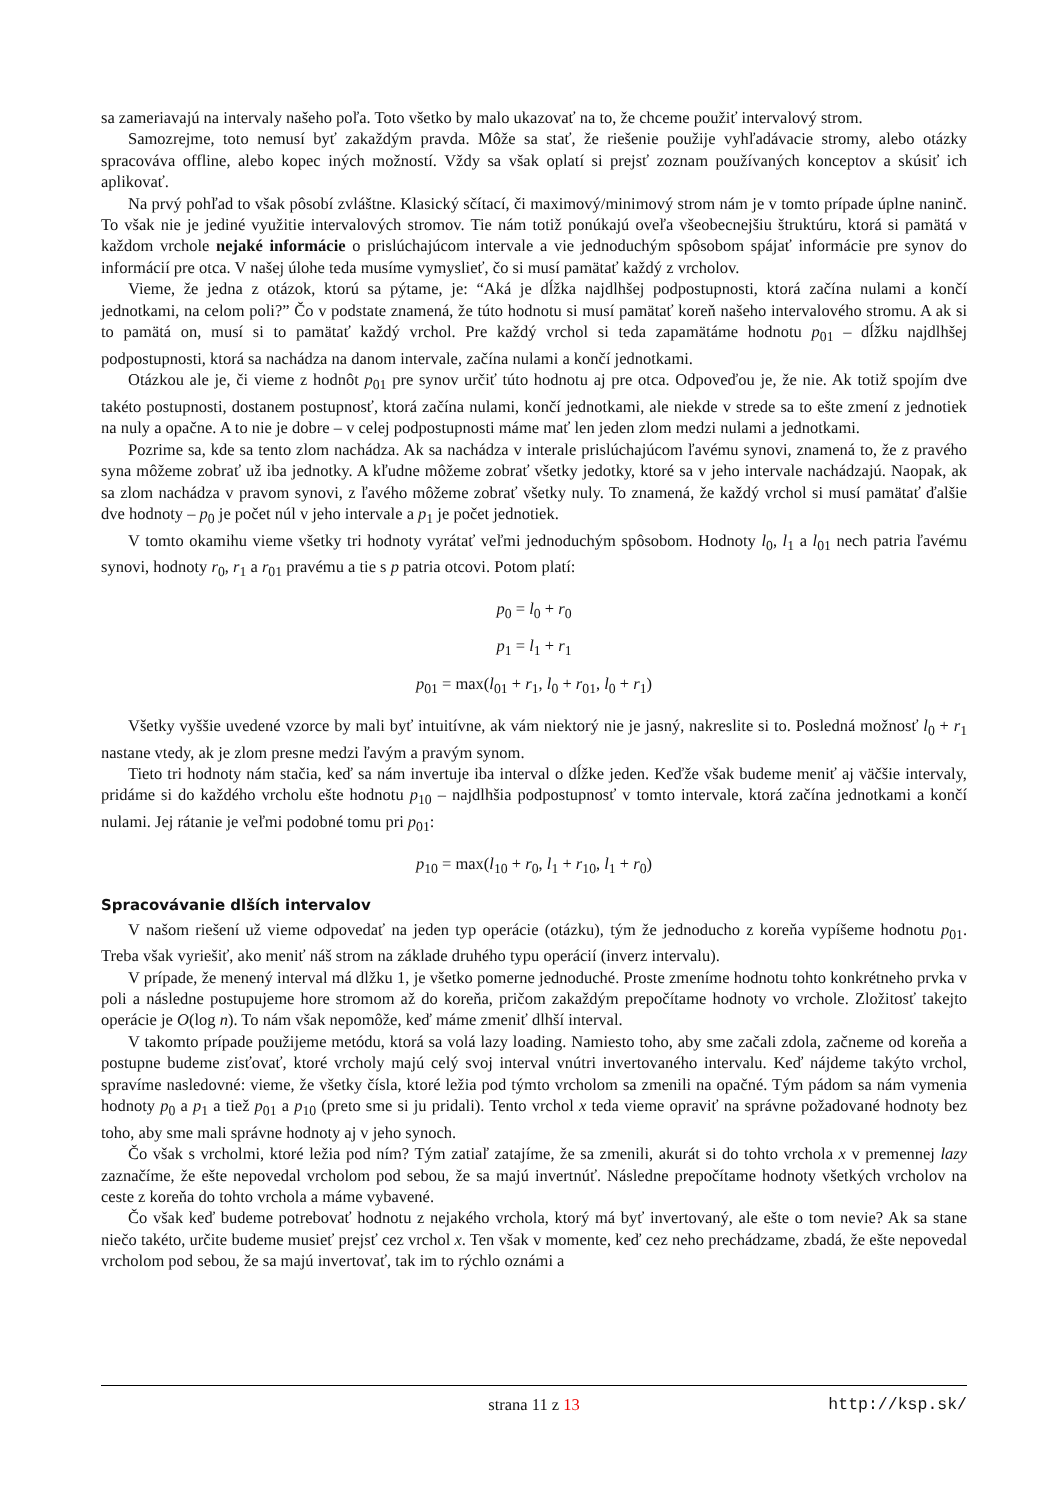sa zameriavajú na intervaly našeho poľa. Toto všetko by malo ukazovať na to, že chceme použiť intervalový strom.
Samozrejme, toto nemusí byť zakaždým pravda. Môže sa stať, že riešenie použije vyhľadávacie stromy, alebo otázky spracováva offline, alebo kopec iných možností. Vždy sa však oplatí si prejsť zoznam používaných konceptov a skúsiť ich aplikovať.
Na prvý pohľad to však pôsobí zvláštne. Klasický sčítací, či maximový/minimový strom nám je v tomto prípade úplne naninč. To však nie je jediné využitie intervalových stromov. Tie nám totiž ponúkajú oveľa všeobecnejšiu štruktúru, ktorá si pamätá v každom vrchole nejaké informácie o prislúchajúcom intervale a vie jednoduchým spôsobom spájať informácie pre synov do informácií pre otca. V našej úlohe teda musíme vymyslieť, čo si musí pamätať každý z vrcholov.
Vieme, že jedna z otázok, ktorú sa pýtame, je: “Aká je dĺžka najdlhšej podpostupnosti, ktorá začína nulami a končí jednotkami, na celom poli?” Čo v podstate znamená, že túto hodnotu si musí pamätať koreň našeho intervalového stromu. A ak si to pamätá on, musí si to pamätať každý vrchol. Pre každý vrchol si teda zapamätáme hodnotu p<sub>01</sub> – dĺžku najdlhšej podpostupnosti, ktorá sa nachádza na danom intervale, začína nulami a končí jednotkami.
Otázkou ale je, či vieme z hodnôt p<sub>01</sub> pre synov určiť túto hodnotu aj pre otca. Odpoveďou je, že nie. Ak totiž spojím dve takéto postupnosti, dostanem postupnosť, ktorá začína nulami, končí jednotkami, ale niekde v strede sa to ešte zmení z jednotiek na nuly a opačne. A to nie je dobre – v celej podpostupnosti máme mať len jeden zlom medzi nulami a jednotkami.
Pozrime sa, kde sa tento zlom nachádza. Ak sa nachádza v interale prislúchajúcom ľavému synovi, znamená to, že z pravého syna môžeme zobrať už iba jednotky. A kľudne môžeme zobrať všetky jedotky, ktoré sa v jeho intervale nachádzajú. Naopak, ak sa zlom nachádza v pravom synovi, z ľavého môžeme zobrať všetky nuly. To znamená, že každý vrchol si musí pamätať ďalšie dve hodnoty – p<sub>0</sub> je počet núl v jeho intervale a p<sub>1</sub> je počet jednotiek.
V tomto okamihu vieme všetky tri hodnoty vyrátať veľmi jednoduchým spôsobom. Hodnoty l<sub>0</sub>, l<sub>1</sub> a l<sub>01</sub> nech patria ľavému synovi, hodnoty r<sub>0</sub>, r<sub>1</sub> a r<sub>01</sub> pravému a tie s p patria otcovi. Potom platí:
p<sub>0</sub> = l<sub>0</sub> + r<sub>0</sub>
p<sub>1</sub> = l<sub>1</sub> + r<sub>1</sub>
p<sub>01</sub> = max(l<sub>01</sub> + r<sub>1</sub>, l<sub>0</sub> + r<sub>01</sub>, l<sub>0</sub> + r<sub>1</sub>)
Všetky vyššie uvedené vzorce by mali byť intuitívne, ak vám niektorý nie je jasný, nakreslite si to. Posledná možnosť l<sub>0</sub> + r<sub>1</sub> nastane vtedy, ak je zlom presne medzi ľavým a pravým synom.
Tieto tri hodnoty nám stačia, keď sa nám invertuje iba interval o dĺžke jeden. Keďže však budeme meniť aj väčšie intervaly, pridáme si do každého vrcholu ešte hodnotu p<sub>10</sub> – najdlhšia podpostupnosť v tomto intervale, ktorá začína jednotkami a končí nulami. Jej rátanie je veľmi podobné tomu pri p<sub>01</sub>:
p<sub>10</sub> = max(l<sub>10</sub> + r<sub>0</sub>, l<sub>1</sub> + r<sub>10</sub>, l<sub>1</sub> + r<sub>0</sub>)
Spracovávanie dlších intervalov
V našom riešení už vieme odpovedať na jeden typ operácie (otázku), tým že jednoducho z koreňa vypíšeme hodnotu p<sub>01</sub>. Treba však vyriešiť, ako meniť náš strom na základe druhého typu operácií (inverz intervalu).
V prípade, že menený interval má dlžku 1, je všetko pomerne jednoduché. Proste zmeníme hodnotu tohto konkrétneho prvka v poli a následne postupujeme hore stromom až do koreňa, pričom zakaždým prepočítame hodnoty vo vrchole. Zložitosť takejto operácie je O(log n). To nám však nepomôže, keď máme zmeniť dlhší interval.
V takomto prípade použijeme metódu, ktorá sa volá lazy loading. Namiesto toho, aby sme začali zdola, začneme od koreňa a postupne budeme zisťovať, ktoré vrcholy majú celý svoj interval vnútri invertovaného intervalu. Keď nájdeme takýto vrchol, spravíme nasledovné: vieme, že všetky čísla, ktoré ležia pod týmto vrcholom sa zmenili na opačné. Tým pádom sa nám vymenia hodnoty p<sub>0</sub> a p<sub>1</sub> a tiež p<sub>01</sub> a p<sub>10</sub> (preto sme si ju pridali). Tento vrchol x teda vieme opraviť na správne požadované hodnoty bez toho, aby sme mali správne hodnoty aj v jeho synoch.
Čo však s vrcholmi, ktoré ležia pod ním? Tým zatiaľ zatajíme, že sa zmenili, akurát si do tohto vrchola x v premennej lazy zaznačíme, že ešte nepovedal vrcholom pod sebou, že sa majú invertnúť. Následne prepočítame hodnoty všetkých vrcholov na ceste z koreňa do tohto vrchola a máme vybavené.
Čo však keď budeme potrebovať hodnotu z nejakého vrchola, ktorý má byť invertovaný, ale ešte o tom nevie? Ak sa stane niečo takéto, určite budeme musieť prejsť cez vrchol x. Ten však v momente, keď cez neho prechádzame, zbadá, že ešte nepovedal vrcholom pod sebou, že sa majú invertovať, tak im to rýchlo oznámi a
strana 11 z 13 http://ksp.sk/